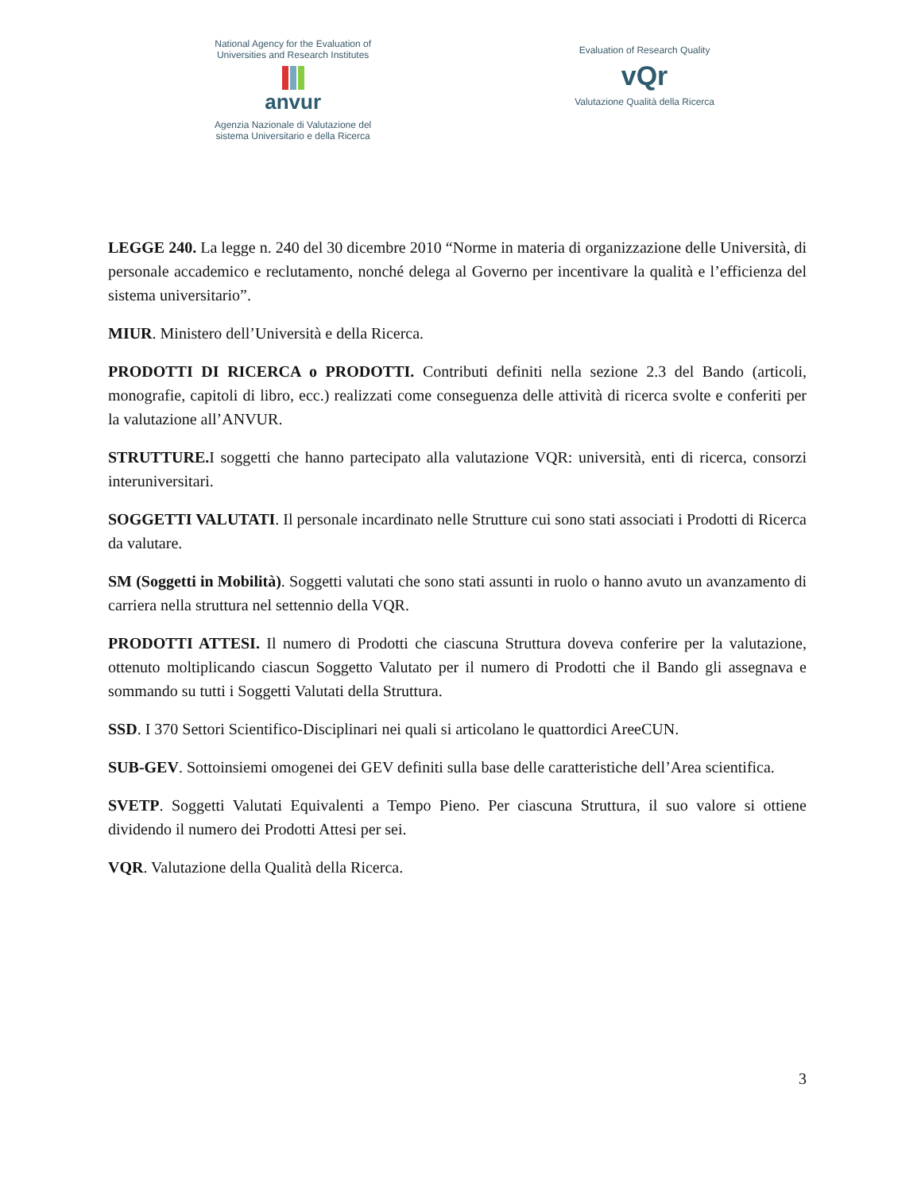National Agency for the Evaluation of
Universities and Research Institutes
anvur
Agenzia Nazionale di Valutazione del
sistema Universitario e della Ricerca
Evaluation of Research Quality
vQr
Valutazione Qualità della Ricerca
LEGGE 240. La legge n. 240 del 30 dicembre 2010 “Norme in materia di organizzazione delle Università, di personale accademico e reclutamento, nonché delega al Governo per incentivare la qualità e l’efficienza del sistema universitario”.
MIUR. Ministero dell’Università e della Ricerca.
PRODOTTI DI RICERCA o PRODOTTI. Contributi definiti nella sezione 2.3 del Bando (articoli, monografie, capitoli di libro, ecc.) realizzati come conseguenza delle attività di ricerca svolte e conferiti per la valutazione all’ANVUR.
STRUTTURE. I soggetti che hanno partecipato alla valutazione VQR: università, enti di ricerca, consorzi interuniversitari.
SOGGETTI VALUTATI. Il personale incardinato nelle Strutture cui sono stati associati i Prodotti di Ricerca da valutare.
SM (Soggetti in Mobilità). Soggetti valutati che sono stati assunti in ruolo o hanno avuto un avanzamento di carriera nella struttura nel settennio della VQR.
PRODOTTI ATTESI. Il numero di Prodotti che ciascuna Struttura doveva conferire per la valutazione, ottenuto moltiplicando ciascun Soggetto Valutato per il numero di Prodotti che il Bando gli assegnava e sommando su tutti i Soggetti Valutati della Struttura.
SSD. I 370 Settori Scientifico-Disciplinari nei quali si articolano le quattordici AreeCUN.
SUB-GEV. Sottoinsiemi omogenei dei GEV definiti sulla base delle caratteristiche dell’Area scientifica.
SVETP. Soggetti Valutati Equivalenti a Tempo Pieno. Per ciascuna Struttura, il suo valore si ottiene dividendo il numero dei Prodotti Attesi per sei.
VQR. Valutazione della Qualità della Ricerca.
3